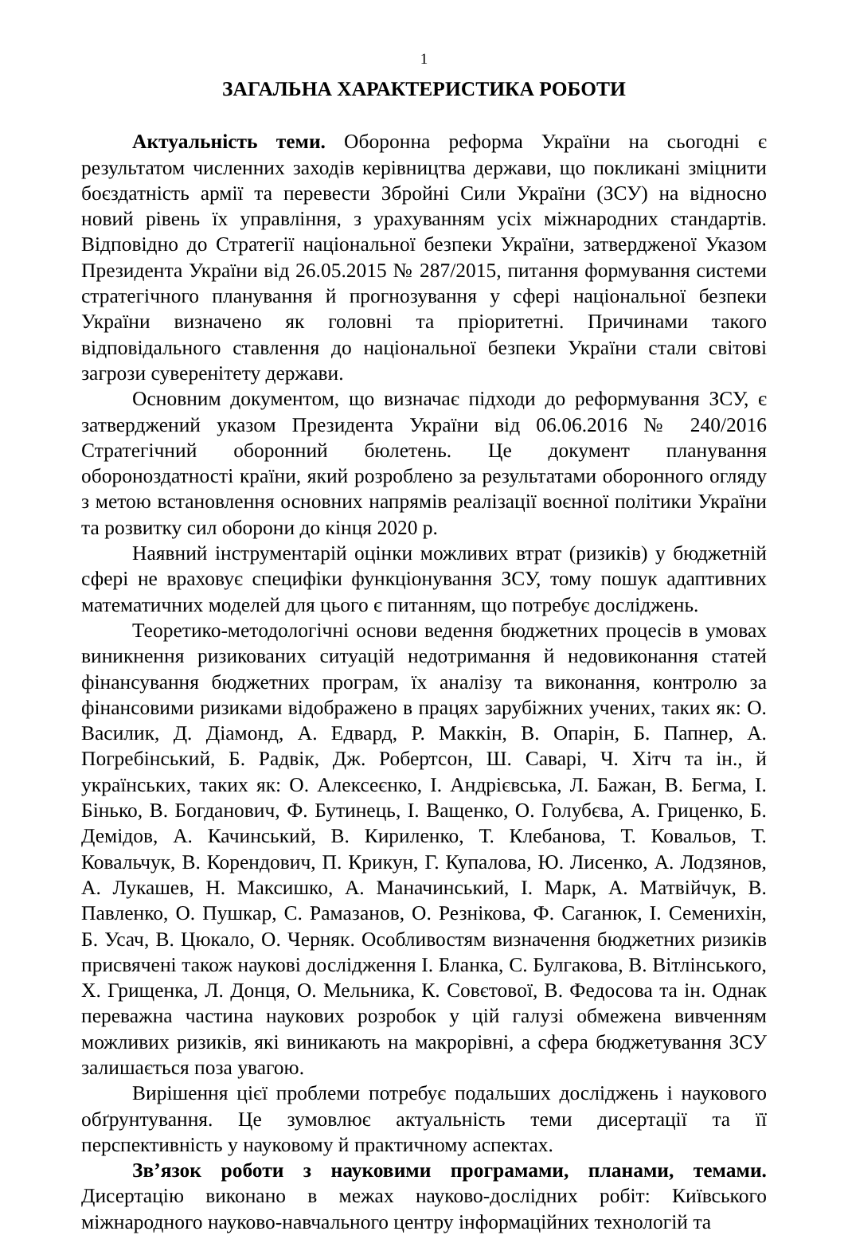1
ЗАГАЛЬНА ХАРАКТЕРИСТИКА РОБОТИ
Актуальність теми. Оборонна реформа України на сьогодні є результатом численних заходів керівництва держави, що покликані зміцнити боєздатність армії та перевести Збройні Сили України (ЗСУ) на відносно новий рівень їх управління, з урахуванням усіх міжнародних стандартів. Відповідно до Стратегії національної безпеки України, затвердженої Указом Президента України від 26.05.2015 № 287/2015, питання формування системи стратегічного планування й прогнозування у сфері національної безпеки України визначено як головні та пріоритетні. Причинами такого відповідального ставлення до національної безпеки України стали світові загрози суверенітету держави.
Основним документом, що визначає підходи до реформування ЗСУ, є затверджений указом Президента України від 06.06.2016 № 240/2016 Стратегічний оборонний бюлетень. Це документ планування обороноздатності країни, який розроблено за результатами оборонного огляду з метою встановлення основних напрямів реалізації воєнної політики України та розвитку сил оборони до кінця 2020 р.
Наявний інструментарій оцінки можливих втрат (ризиків) у бюджетній сфері не враховує специфіки функціонування ЗСУ, тому пошук адаптивних математичних моделей для цього є питанням, що потребує досліджень.
Теоретико-методологічні основи ведення бюджетних процесів в умовах виникнення ризикованих ситуацій недотримання й недовиконання статей фінансування бюджетних програм, їх аналізу та виконання, контролю за фінансовими ризиками відображено в працях зарубіжних учених, таких як: О. Василик, Д. Діамонд, А. Едвард, Р. Маккін, В. Опарін, Б. Папнер, А. Погребінський, Б. Радвік, Дж. Робертсон, Ш. Саварі, Ч. Хітч та ін., й українських, таких як: О. Алексеєнко, І. Андрієвська, Л. Бажан, В. Бегма, І. Бінько, В. Богданович, Ф. Бутинець, І. Ващенко, О. Голубєва, А. Гриценко, Б. Демідов, А. Качинський, В. Кириленко, Т. Клебанова, Т. Ковальов, Т. Ковальчук, В. Корендович, П. Крикун, Г. Купалова, Ю. Лисенко, А. Лодзянов, А. Лукашев, Н. Максишко, А. Маначинський, І. Марк, А. Матвійчук, В. Павленко, О. Пушкар, С. Рамазанов, О. Резнікова, Ф. Саганюк, І. Семенихін, Б. Усач, В. Цюкало, О. Черняк. Особливостям визначення бюджетних ризиків присвячені також наукові дослідження І. Бланка, С. Булгакова, В. Вітлінського, Х. Грищенка, Л. Донця, О. Мельника, К. Совєтової, В. Федосова та ін. Однак переважна частина наукових розробок у цій галузі обмежена вивченням можливих ризиків, які виникають на макрорівні, а сфера бюджетування ЗСУ залишається поза увагою.
Вирішення цієї проблеми потребує подальших досліджень і наукового обґрунтування. Це зумовлює актуальність теми дисертації та її перспективність у науковому й практичному аспектах.
Зв’язок роботи з науковими програмами, планами, темами. Дисертацію виконано в межах науково-дослідних робіт: Київського міжнародного науково-навчального центру інформаційних технологій та